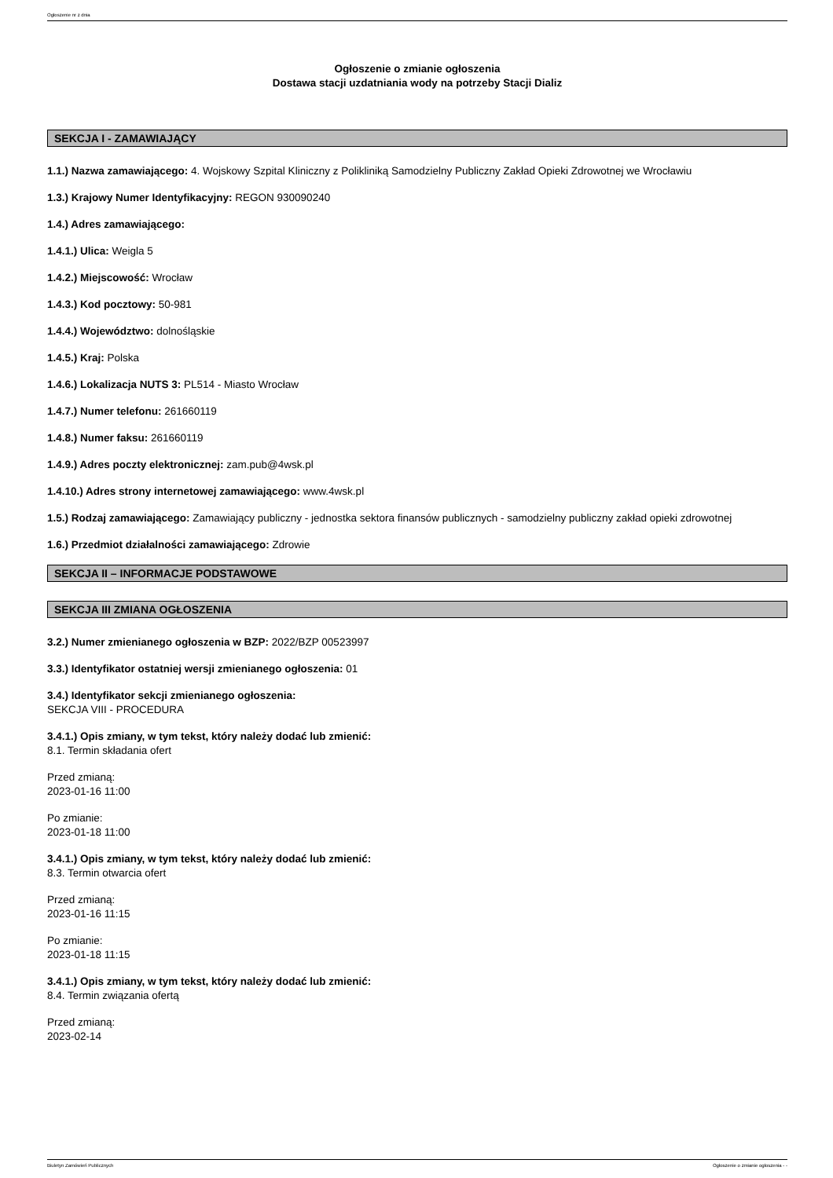Ogłoszenie nr z dnia
Ogłoszenie o zmianie ogłoszenia
Dostawa stacji uzdatniania wody na potrzeby Stacji Dializ
SEKCJA I - ZAMAWIAJĄCY
1.1.) Nazwa zamawiającego: 4. Wojskowy Szpital Kliniczny z Polikliniką Samodzielny Publiczny Zakład Opieki Zdrowotnej we Wrocławiu
1.3.) Krajowy Numer Identyfikacyjny: REGON 930090240
1.4.) Adres zamawiającego:
1.4.1.) Ulica: Weigla 5
1.4.2.) Miejscowość: Wrocław
1.4.3.) Kod pocztowy: 50-981
1.4.4.) Województwo: dolnośląskie
1.4.5.) Kraj: Polska
1.4.6.) Lokalizacja NUTS 3: PL514 - Miasto Wrocław
1.4.7.) Numer telefonu: 261660119
1.4.8.) Numer faksu: 261660119
1.4.9.) Adres poczty elektronicznej: zam.pub@4wsk.pl
1.4.10.) Adres strony internetowej zamawiającego: www.4wsk.pl
1.5.) Rodzaj zamawiającego: Zamawiający publiczny - jednostka sektora finansów publicznych - samodzielny publiczny zakład opieki zdrowotnej
1.6.) Przedmiot działalności zamawiającego: Zdrowie
SEKCJA II – INFORMACJE PODSTAWOWE
SEKCJA III ZMIANA OGŁOSZENIA
3.2.) Numer zmienianego ogłoszenia w BZP: 2022/BZP 00523997
3.3.) Identyfikator ostatniej wersji zmienianego ogłoszenia: 01
3.4.) Identyfikator sekcji zmienianego ogłoszenia:
SEKCJA VIII - PROCEDURA
3.4.1.) Opis zmiany, w tym tekst, który należy dodać lub zmienić:
8.1. Termin składania ofert
Przed zmianą:
2023-01-16 11:00
Po zmianie:
2023-01-18 11:00
3.4.1.) Opis zmiany, w tym tekst, który należy dodać lub zmienić:
8.3. Termin otwarcia ofert
Przed zmianą:
2023-01-16 11:15
Po zmianie:
2023-01-18 11:15
3.4.1.) Opis zmiany, w tym tekst, który należy dodać lub zmienić:
8.4. Termin związania ofertą
Przed zmianą:
2023-02-14
Biuletyn Zamówień Publicznych Ogłoszenie o zmianie ogłoszenia - -